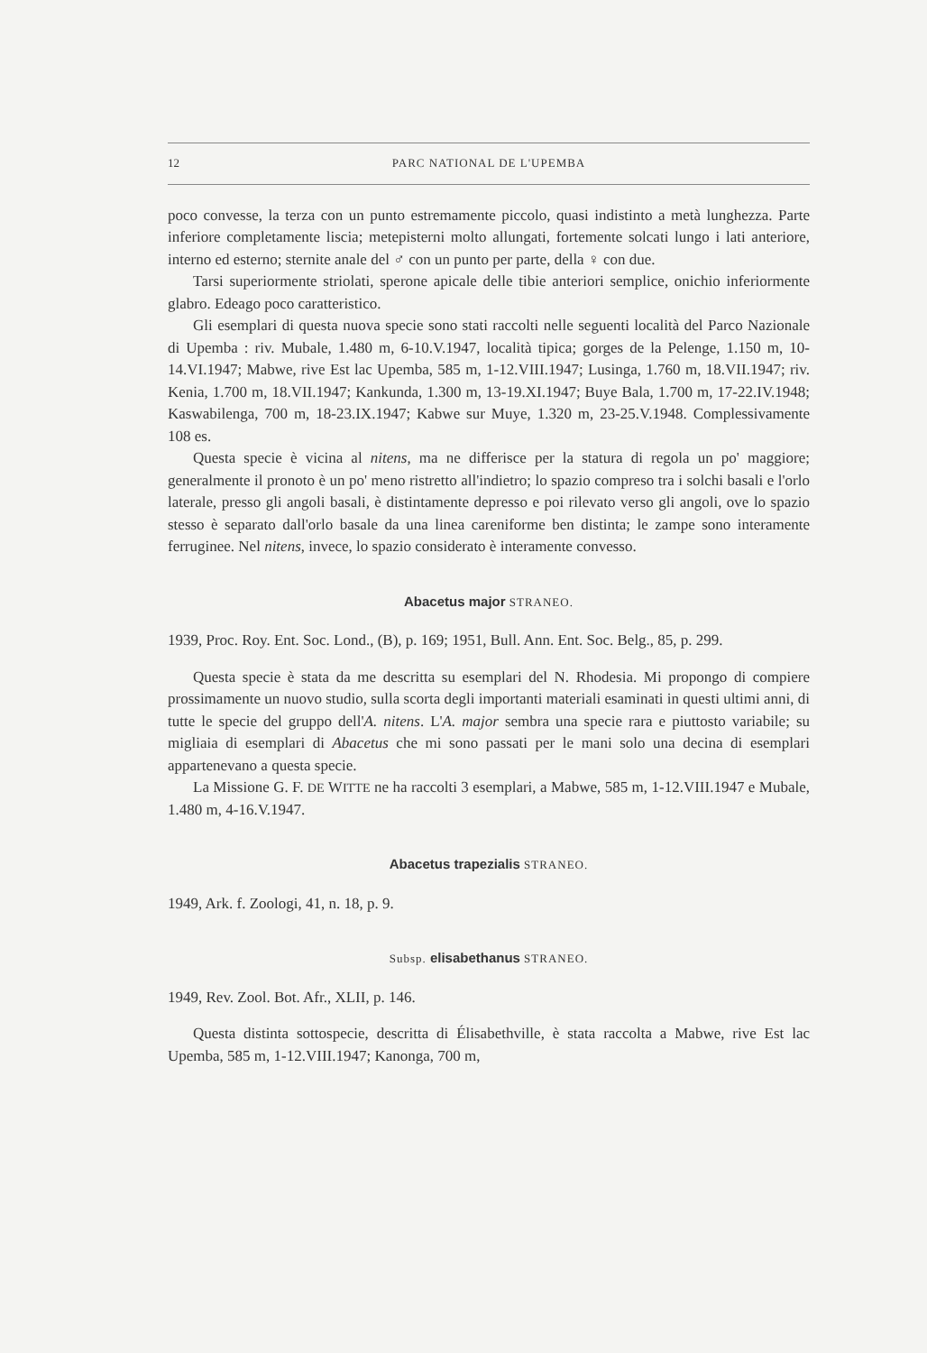12 PARC NATIONAL DE L'UPEMBA
poco convesse, la terza con un punto estremamente piccolo, quasi indistinto a metà lunghezza. Parte inferiore completamente liscia; metepisterni molto allungati, fortemente solcati lungo i lati anteriore, interno ed esterno; sternite anale del ♂ con un punto per parte, della ♀ con due.
Tarsi superiormente striolati, sperone apicale delle tibie anteriori semplice, onichio inferiormente glabro. Edeago poco caratteristico.
Gli esemplari di questa nuova specie sono stati raccolti nelle seguenti località del Parco Nazionale di Upemba : riv. Mubale, 1.480 m, 6-10.V.1947, località tipica; gorges de la Pelenge, 1.150 m, 10-14.VI.1947; Mabwe, rive Est lac Upemba, 585 m, 1-12.VIII.1947; Lusinga, 1.760 m, 18.VII.1947; riv. Kenia, 1.700 m, 18.VII.1947; Kankunda, 1.300 m, 13-19.XI.1947; Buye Bala, 1.700 m, 17-22.IV.1948; Kaswabilenga, 700 m, 18-23.IX.1947; Kabwe sur Muye, 1.320 m, 23-25.V.1948. Complessivamente 108 es.
Questa specie è vicina al nitens, ma ne differisce per la statura di regola un po' maggiore; generalmente il pronoto è un po' meno ristretto all'indietro; lo spazio compreso tra i solchi basali e l'orlo laterale, presso gli angoli basali, è distintamente depresso e poi rilevato verso gli angoli, ove lo spazio stesso è separato dall'orlo basale da una linea careniforme ben distinta; le zampe sono interamente ferruginee. Nel nitens, invece, lo spazio considerato è interamente convesso.
Abacetus major STRANEO.
1939, Proc. Roy. Ent. Soc. Lond., (B), p. 169; 1951, Bull. Ann. Ent. Soc. Belg., 85, p. 299.
Questa specie è stata da me descritta su esemplari del N. Rhodesia. Mi propongo di compiere prossimamente un nuovo studio, sulla scorta degli importanti materiali esaminati in questi ultimi anni, di tutte le specie del gruppo dell'A. nitens. L'A. major sembra una specie rara e piuttosto variabile; su migliaia di esemplari di Abacetus che mi sono passati per le mani solo una decina di esemplari appartenevano a questa specie.
La Missione G. F. DE WITTE ne ha raccolti 3 esemplari, a Mabwe, 585 m, 1-12.VIII.1947 e Mubale, 1.480 m, 4-16.V.1947.
Abacetus trapezialis STRANEO.
1949, Ark. f. Zoologi, 41, n. 18, p. 9.
Subsp. elisabethanus STRANEO.
1949, Rev. Zool. Bot. Afr., XLII, p. 146.
Questa distinta sottospecie, descritta di Élisabethville, è stata raccolta a Mabwe, rive Est lac Upemba, 585 m, 1-12.VIII.1947; Kanonga, 700 m,